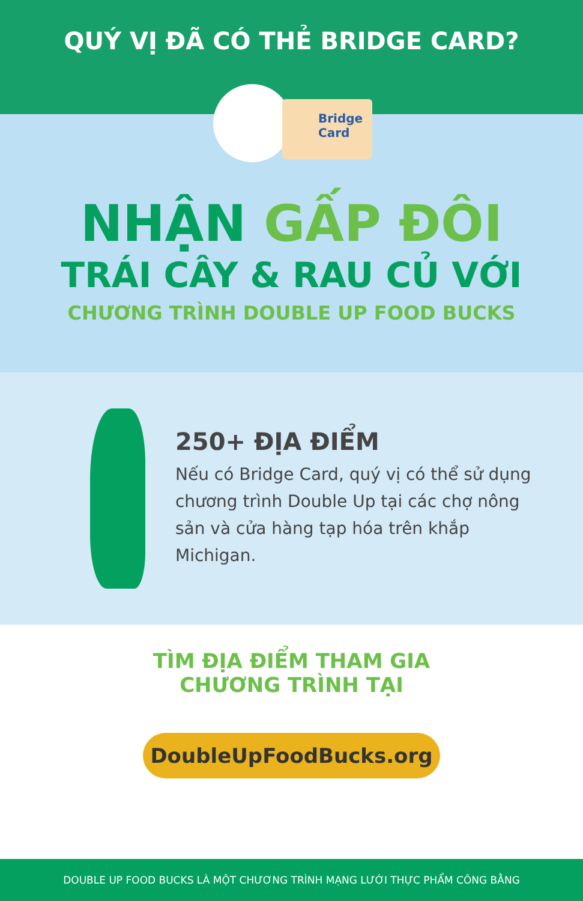QUÝ VỊ ĐÃ CÓ THẺ BRIDGE CARD?
Bridge
Card
NHẬN GẤP ĐÔI
TRÁI CÂY & RAU CỦ VỚI
CHƯƠNG TRÌNH DOUBLE UP FOOD BUCKS
250+ ĐỊA ĐIỂM
Nếu có Bridge Card, quý vị có thể sử dụng chương trình Double Up tại các chợ nông sản và cửa hàng tạp hóa trên khắp Michigan.
TÌM ĐỊA ĐIỂM THAM GIA
CHƯƠNG TRÌNH TẠI
DoubleUpFoodBucks.org
DOUBLE UP FOOD BUCKS LÀ MỘT CHƯƠNG TRÌNH MẠNG LƯỚI THỰC PHẨM CÔNG BẰNG